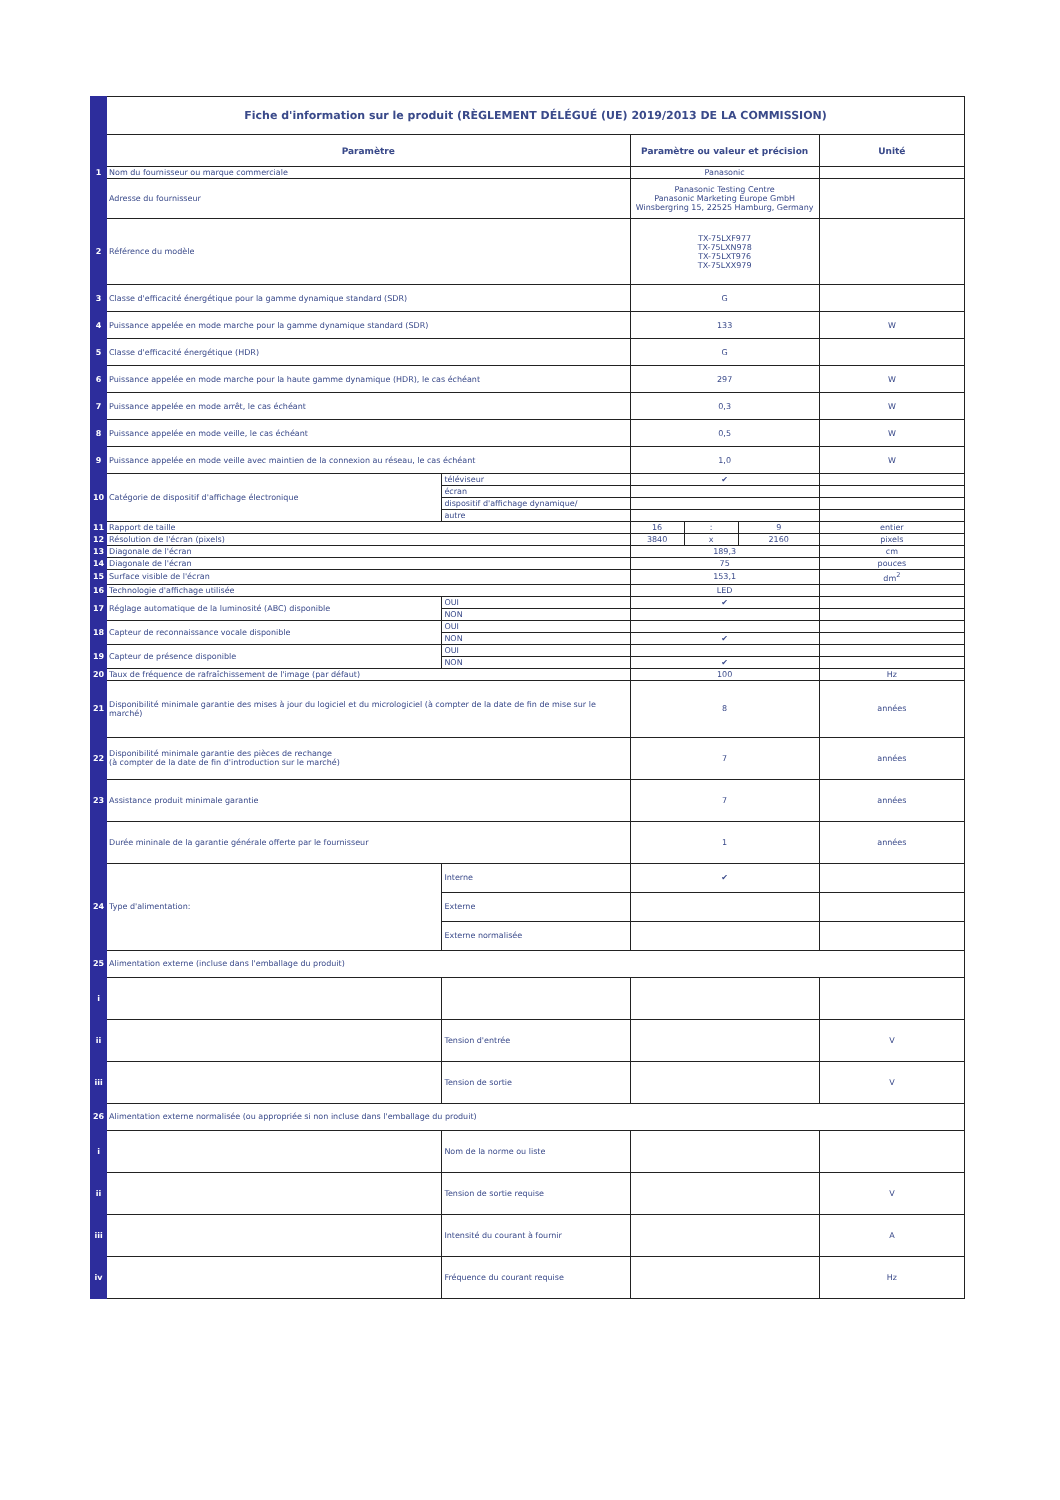| | Fiche d'information sur le produit (RÈGLEMENT DÉLÉGUÉ (UE) 2019/2013 DE LA COMMISSION) | | | | | |
| | Paramètre | | Paramètre ou valeur et précision | | | Unité |
| 1 | Nom du fournisseur ou marque commerciale | | Panasonic | | | |
| | Adresse du fournisseur | | Panasonic Testing Centre Panasonic Marketing Europe GmbH Winsbergring 15, 22525 Hamburg, Germany | | | |
| 2 | Référence du modèle | | TX-75LXF977 TX-75LXN978 TX-75LXT976 TX-75LXX979 | | | |
| 3 | Classe d'efficacité énergétique pour la gamme dynamique standard (SDR) | | G | | | |
| 4 | Puissance appelée en mode marche pour la gamme dynamique standard (SDR) | | 133 | | | W |
| 5 | Classe d'efficacité énergétique (HDR) | | G | | | |
| 6 | Puissance appelée en mode marche pour la haute gamme dynamique (HDR), le cas échéant | | 297 | | | W |
| 7 | Puissance appelée en mode arrêt, le cas échéant | | 0,3 | | | W |
| 8 | Puissance appelée en mode veille, le cas échéant | | 0,5 | | | W |
| 9 | Puissance appelée en mode veille avec maintien de la connexion au réseau, le cas échéant | | 1,0 | | | W |
| 10 | Catégorie de dispositif d'affichage électronique | téléviseur | ✔ | | | |
| | | écran | | | | |
| | | dispositif d'affichage dynamique/ | | | | |
| | | autre | | | | |
| 11 | Rapport de taille | | 16 | : | 9 | entier |
| 12 | Résolution de l'écran (pixels) | | 3840 | x | 2160 | pixels |
| 13 | Diagonale de l'écran | | 189,3 | | | cm |
| 14 | Diagonale de l'écran | | 75 | | | pouces |
| 15 | Surface visible de l'écran | | 153,1 | | | dm<sup>2</sup> |
| 16 | Technologie d'affichage utilisée | | LED | | | |
| 17 | Réglage automatique de la luminosité (ABC) disponible | OUI | ✔ | | | |
| | | NON | | | | |
| 18 | Capteur de reconnaissance vocale disponible | OUI | | | | |
| | | NON | ✔ | | | |
| 19 | Capteur de présence disponible | OUI | | | | |
| | | NON | ✔ | | | |
| 20 | Taux de fréquence de rafraîchissement de l'image (par défaut) | | 100 | | | Hz |
| 21 | Disponibilité minimale garantie des mises à jour du logiciel et du micrologiciel (à compter de la date de fin de mise sur le marché) | | 8 | | | années |
| 22 | Disponibilité minimale garantie des pièces de rechange (à compter de la date de fin d'introduction sur le marché) | | 7 | | | années |
| 23 | Assistance produit minimale garantie | | 7 | | | années |
| | Durée mininale de la garantie générale offerte par le fournisseur | | 1 | | | années |
| 24 | Type d'alimentation: | Interne | ✔ | | | |
| | | Externe | | | | |
| | | Externe normalisée | | | | |
| 25 | Alimentation externe (incluse dans l'emballage du produit) | | | | | |
| i | | | | | | |
| ii | | Tension d'entrée | | | | V |
| iii | | Tension de sortie | | | | V |
| 26 | Alimentation externe normalisée (ou appropriée si non incluse dans l'emballage du produit) | | | | | |
| i | | Nom de la norme ou liste | | | | |
| ii | | Tension de sortie requise | | | | V |
| iii | | Intensité du courant à fournir | | | | A |
| iv | | Fréquence du courant requise | | | | Hz |